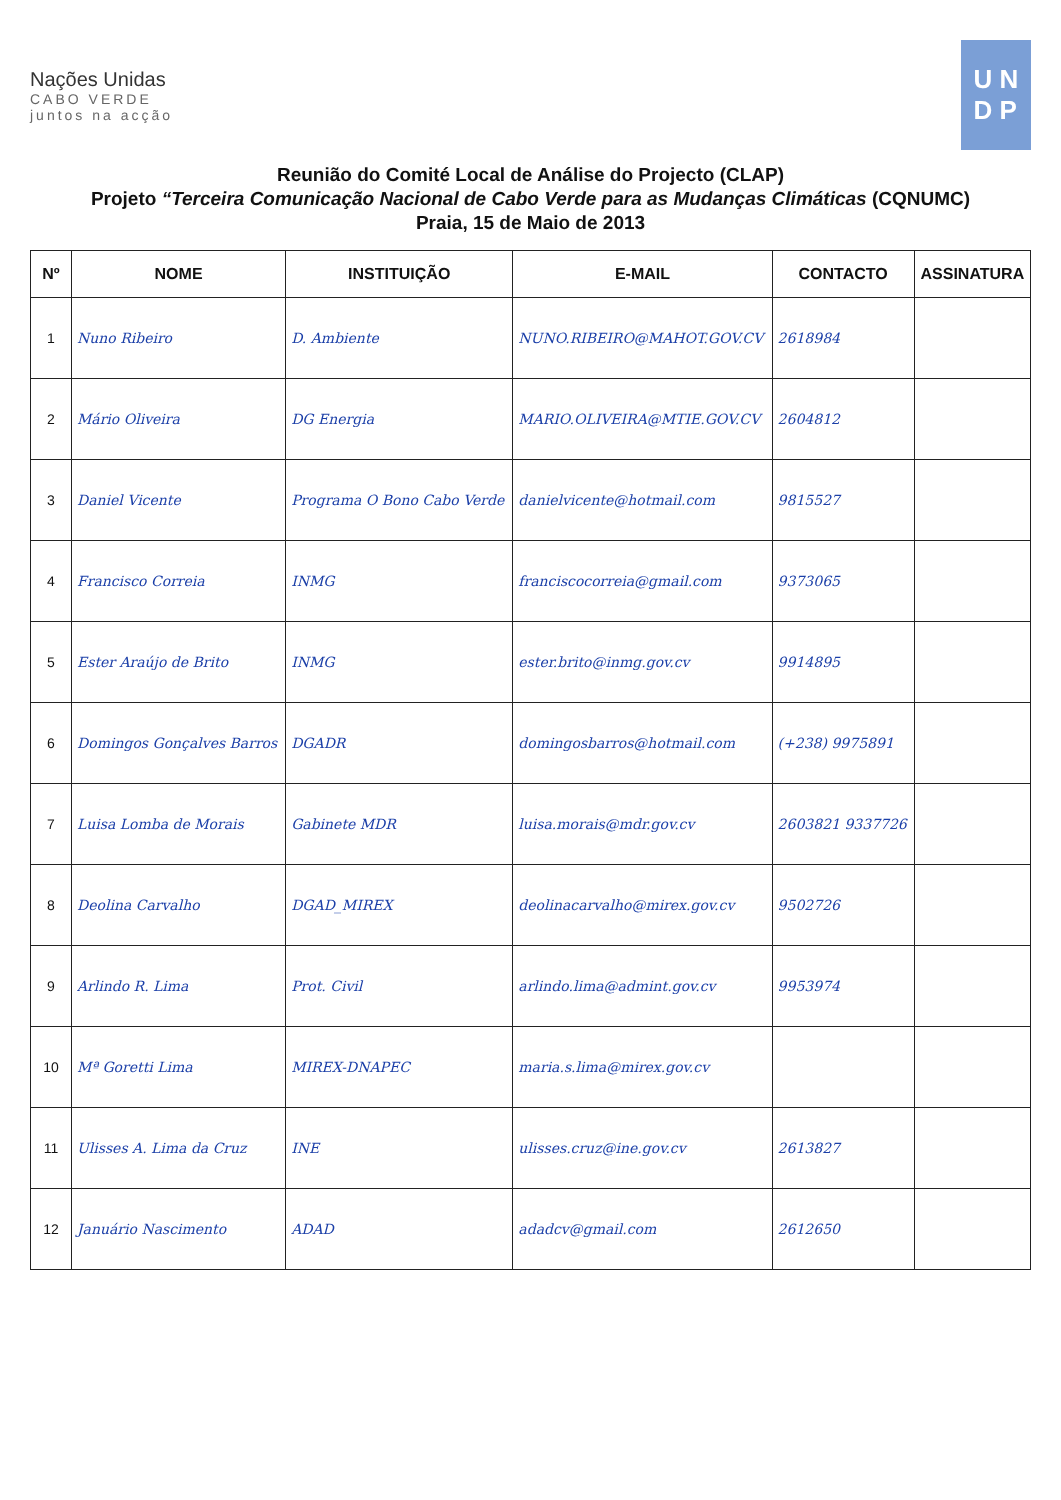Nações Unidas
CABO VERDE
juntos na acção
U N
D P
Reunião do Comité Local de Análise do Projecto (CLAP)
Projeto “Terceira Comunicação Nacional de Cabo Verde para as Mudanças Climáticas (CQNUMC)
Praia, 15 de Maio de 2013
| Nº | NOME | INSTITUIÇÃO | E-MAIL | CONTACTO | ASSINATURA |
| --- | --- | --- | --- | --- | --- |
| 1 | Nuno Ribeiro | D. Ambiente | NUNO.RIBEIRO@MAHOT.GOV.CV | 2618984 | |
| 2 | Mário Oliveira | DG Energia | MARIO.OLIVEIRA@MTIE.GOV.CV | 2604812 | |
| 3 | Daniel Vicente | Programa O Bono Cabo Verde | danielvicente@hotmail.com | 9815527 | |
| 4 | Francisco Correia | INMG | franciscocorreia@gmail.com | 9373065 | |
| 5 | Ester Araújo de Brito | INMG | ester.brito@inmg.gov.cv | 9914895 | |
| 6 | Domingos Gonçalves Barros | DGADR | domingosbarros@hotmail.com | (+238) 9975891 | |
| 7 | Luisa Lomba de Morais | Gabinete MDR | luisa.morais@mdr.gov.cv | 2603821 9337726 | |
| 8 | Deolina Carvalho | DGAD_MIREX | deolinacarvalho@mirex.gov.cv | 9502726 | |
| 9 | Arlindo R. Lima | Prot. Civil | arlindo.lima@admint.gov.cv | 9953974 | |
| 10 | Mª Goretti Lima | MIREX-DNAPEC | maria.s.lima@mirex.gov.cv | | |
| 11 | Ulisses A. Lima da Cruz | INE | ulisses.cruz@ine.gov.cv | 2613827 | |
| 12 | Januário Nascimento | ADAD | adadcv@gmail.com | 2612650 | |